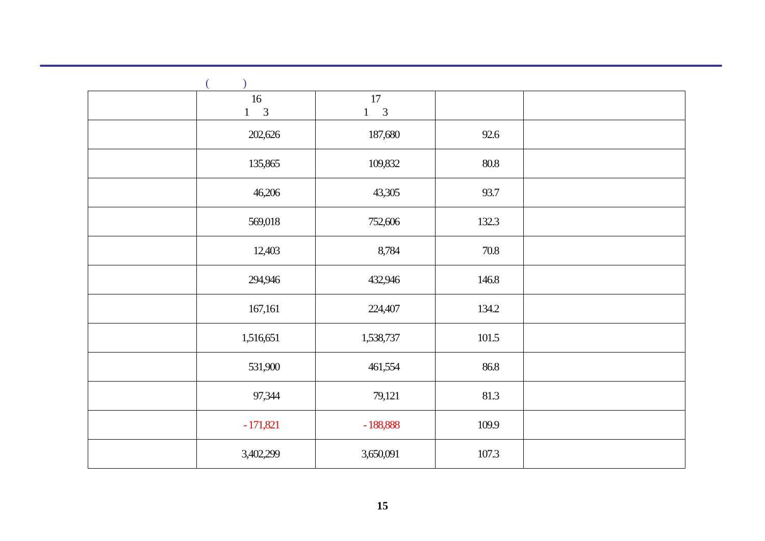( )
| | 16 1 3 | 17 1 3 | | |
| --- | --- | --- | --- | --- |
| | 202,626 | 187,680 | 92.6 | |
| | 135,865 | 109,832 | 80.8 | |
| | 46,206 | 43,305 | 93.7 | |
| | 569,018 | 752,606 | 132.3 | |
| | 12,403 | 8,784 | 70.8 | |
| | 294,946 | 432,946 | 146.8 | |
| | 167,161 | 224,407 | 134.2 | |
| | 1,516,651 | 1,538,737 | 101.5 | |
| | 531,900 | 461,554 | 86.8 | |
| | 97,344 | 79,121 | 81.3 | |
| | - 171,821 | - 188,888 | 109.9 | |
| | 3,402,299 | 3,650,091 | 107.3 | |
15